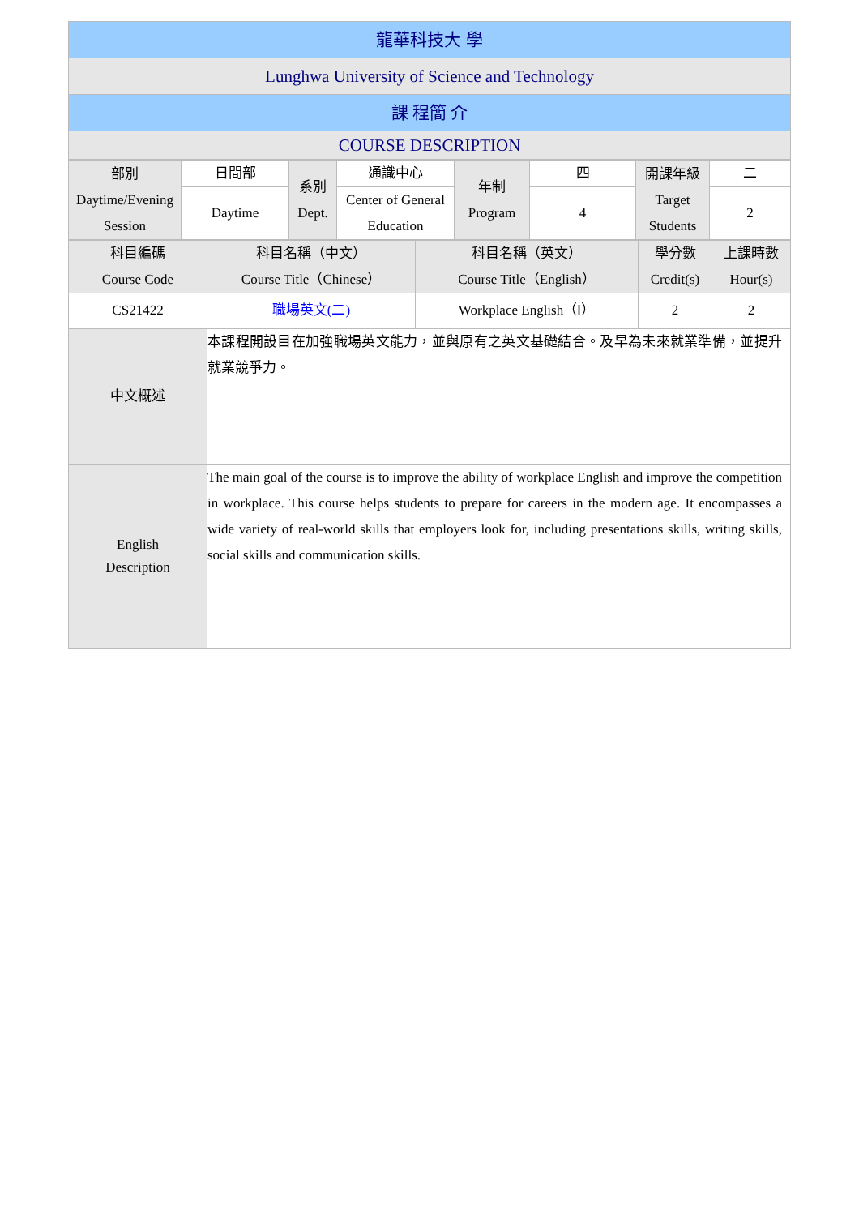| 龍華科技大 學 |
| Lunghwa University of Science and Technology |
| 課 程簡 介 |
| COURSE DESCRIPTION |
| 部別 Daytime/Evening Session | 日間部 | 系別 Dept. | 通識中心 | 年制 Program | 四 | 開課年級 Target Students | 二 |
| | Daytime | | Center of General Education | | 4 | | 2 |
| 科目編碼 Course Code | 科目名稱（中文） Course Title（Chinese） | 科目名稱（英文） Course Title（English） | 學分數 Credit(s) | 上課時數 Hour(s) |
| CS21422 | 職場英文(二) | Workplace English（Ⅰ） | 2 | 2 |
| 中文概述 | 本課程開設目在加強職場英文能力，並與原有之英文基礎結合。及早為未來就業準備，並提升就業競爭力。 |
| English Description | The main goal of the course is to improve the ability of workplace English and improve the competition in workplace. This course helps students to prepare for careers in the modern age. It encompasses a wide variety of real-world skills that employers look for, including presentations skills, writing skills, social skills and communication skills. |